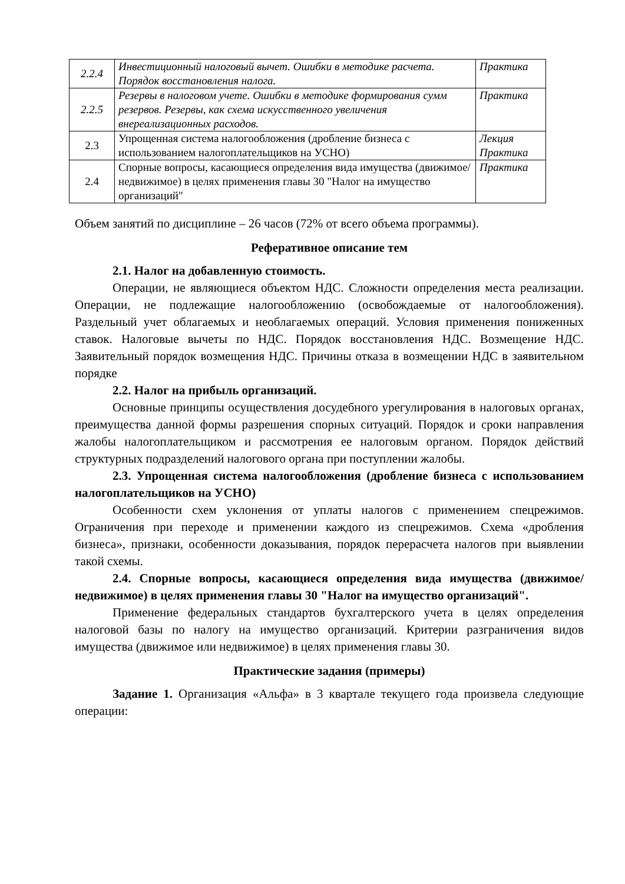| 2.2.4 | Инвестиционный налоговый вычет. Ошибки в методике расчета. Порядок восстановления налога. | Практика |
| 2.2.5 | Резервы в налоговом учете. Ошибки в методике формирования сумм резервов. Резервы, как схема искусственного увеличения внереализационных расходов. | Практика |
| 2.3 | Упрощенная система налогообложения (дробление бизнеса с использованием налогоплательщиков на УСНО) | Лекция Практика |
| 2.4 | Спорные вопросы, касающиеся определения вида имущества (движимое/недвижимое) в целях применения главы 30 "Налог на имущество организаций" | Практика |
Объем занятий по дисциплине – 26 часов (72% от всего объема программы).
Реферативное описание тем
2.1. Налог на добавленную стоимость.
Операции, не являющиеся объектом НДС. Сложности определения места реализации. Операции, не подлежащие налогообложению (освобождаемые от налогообложения). Раздельный учет облагаемых и необлагаемых операций. Условия применения пониженных ставок. Налоговые вычеты по НДС. Порядок восстановления НДС. Возмещение НДС. Заявительный порядок возмещения НДС. Причины отказа в возмещении НДС в заявительном порядке
2.2. Налог на прибыль организаций.
Основные принципы осуществления досудебного урегулирования в налоговых органах, преимущества данной формы разрешения спорных ситуаций. Порядок и сроки направления жалобы налогоплательщиком и рассмотрения ее налоговым органом. Порядок действий структурных подразделений налогового органа при поступлении жалобы.
2.3. Упрощенная система налогообложения (дробление бизнеса с использованием налогоплательщиков на УСНО)
Особенности схем уклонения от уплаты налогов с применением спецрежимов. Ограничения при переходе и применении каждого из спецрежимов. Схема «дробления бизнеса», признаки, особенности доказывания, порядок перерасчета налогов при выявлении такой схемы.
2.4. Спорные вопросы, касающиеся определения вида имущества (движимое/недвижимое) в целях применения главы 30 "Налог на имущество организаций".
Применение федеральных стандартов бухгалтерского учета в целях определения налоговой базы по налогу на имущество организаций. Критерии разграничения видов имущества (движимое или недвижимое) в целях применения главы 30.
Практические задания (примеры)
Задание 1. Организация «Альфа» в 3 квартале текущего года произвела следующие операции: